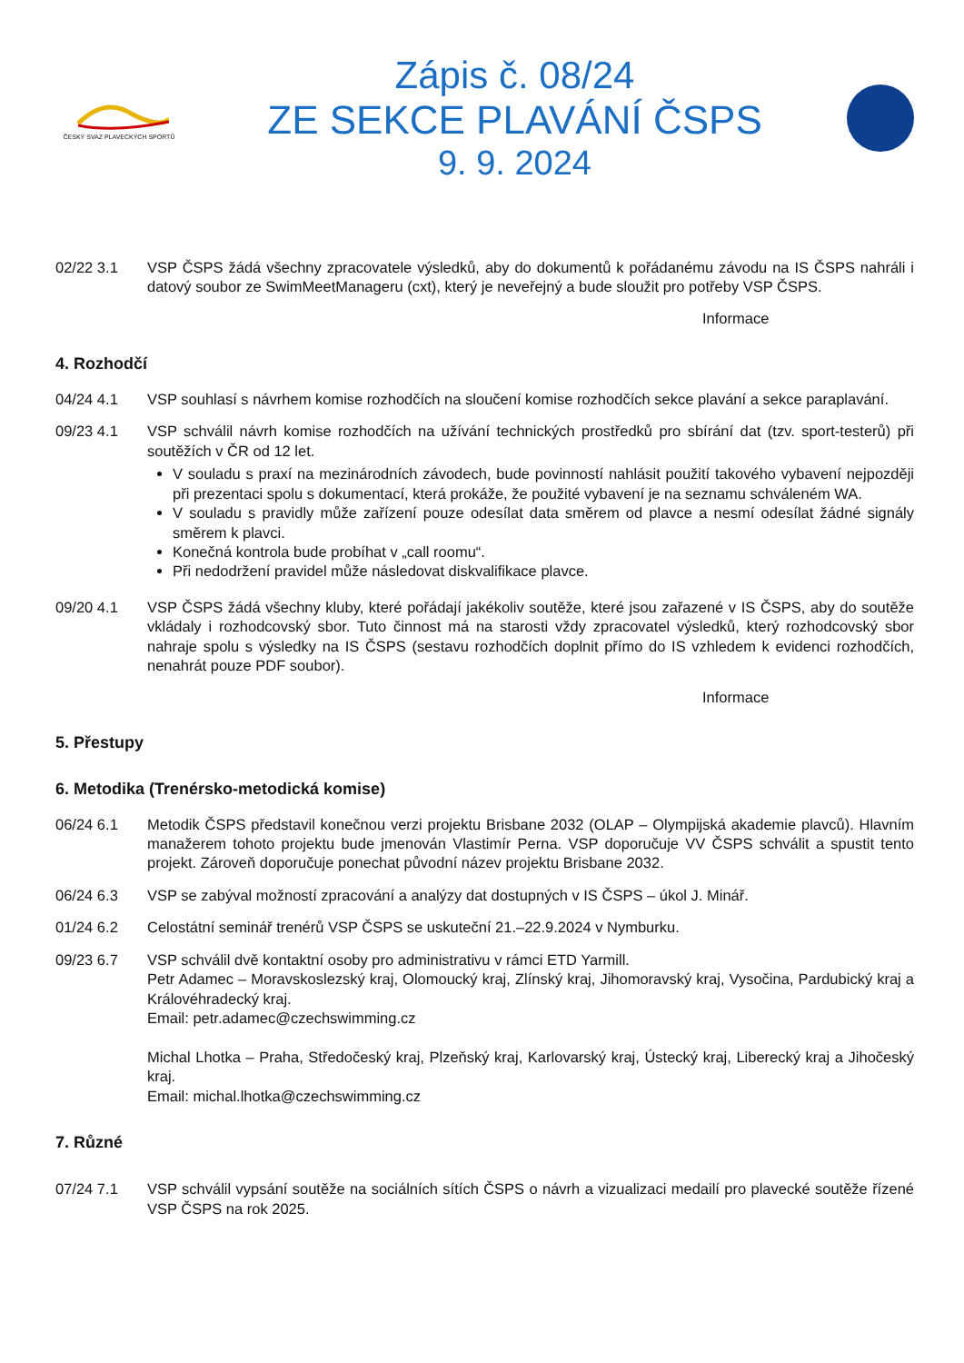ČESKÝ SVAZ PLAVECKÝCH SPORTŮ
Zápis č. 08/24
ZE SEKCE PLAVÁNÍ ČSPS
9. 9. 2024
02/22 3.1 VSP ČSPS žádá všechny zpracovatele výsledků, aby do dokumentů k pořádanému závodu na IS ČSPS nahráli i datový soubor ze SwimMeetManageru (cxt), který je neveřejný a bude sloužit pro potřeby VSP ČSPS.
Informace
4. Rozhodčí
04/24 4.1 VSP souhlasí s návrhem komise rozhodčích na sloučení komise rozhodčích sekce plavání a sekce paraplavání.
09/23 4.1 VSP schválil návrh komise rozhodčích na užívání technických prostředků pro sbírání dat (tzv. sport-testerů) při soutěžích v ČR od 12 let.
V souladu s praxí na mezinárodních závodech, bude povinností nahlásit použití takového vybavení nejpozději při prezentaci spolu s dokumentací, která prokáže, že použité vybavení je na seznamu schváleném WA.
V souladu s pravidly může zařízení pouze odesílat data směrem od plavce a nesmí odesílat žádné signály směrem k plavci.
Konečná kontrola bude probíhat v „call roomu“.
Při nedodržení pravidel může následovat diskvalifikace plavce.
09/20 4.1 VSP ČSPS žádá všechny kluby, které pořádají jakékoliv soutěže, které jsou zařazené v IS ČSPS, aby do soutěže vkládaly i rozhodcovský sbor. Tuto činnost má na starosti vždy zpracovatel výsledků, který rozhodcovský sbor nahraje spolu s výsledky na IS ČSPS (sestavu rozhodčích doplnit přímo do IS vzhledem k evidenci rozhodčích, nenahrát pouze PDF soubor).
Informace
5. Přestupy
6. Metodika (Trenérsko-metodická komise)
06/24 6.1 Metodik ČSPS představil konečnou verzi projektu Brisbane 2032 (OLAP – Olympijská akademie plavců). Hlavním manažerem tohoto projektu bude jmenován Vlastimír Perna. VSP doporučuje VV ČSPS schválit a spustit tento projekt. Zároveň doporučuje ponechat původní název projektu Brisbane 2032.
06/24 6.3 VSP se zabýval možností zpracování a analýzy dat dostupných v IS ČSPS – úkol J. Minář.
01/24 6.2 Celostátní seminář trenérů VSP ČSPS se uskuteční 21.–22.9.2024 v Nymburku.
09/23 6.7 VSP schválil dvě kontaktní osoby pro administrativu v rámci ETD Yarmill.
Petr Adamec – Moravskoslezský kraj, Olomoucký kraj, Zlínský kraj, Jihomoravský kraj, Vysočina, Pardubický kraj a Královéhradecký kraj.
Email: petr.adamec@czechswimming.cz
Michal Lhotka – Praha, Středočeský kraj, Plzeňský kraj, Karlovarský kraj, Ústecký kraj, Liberecký kraj a Jihočeský kraj.
Email: michal.lhotka@czechswimming.cz
7. Různé
07/24 7.1 VSP schválil vypsání soutěže na sociálních sítích ČSPS o návrh a vizualizaci medailí pro plavecké soutěže řízené VSP ČSPS na rok 2025.